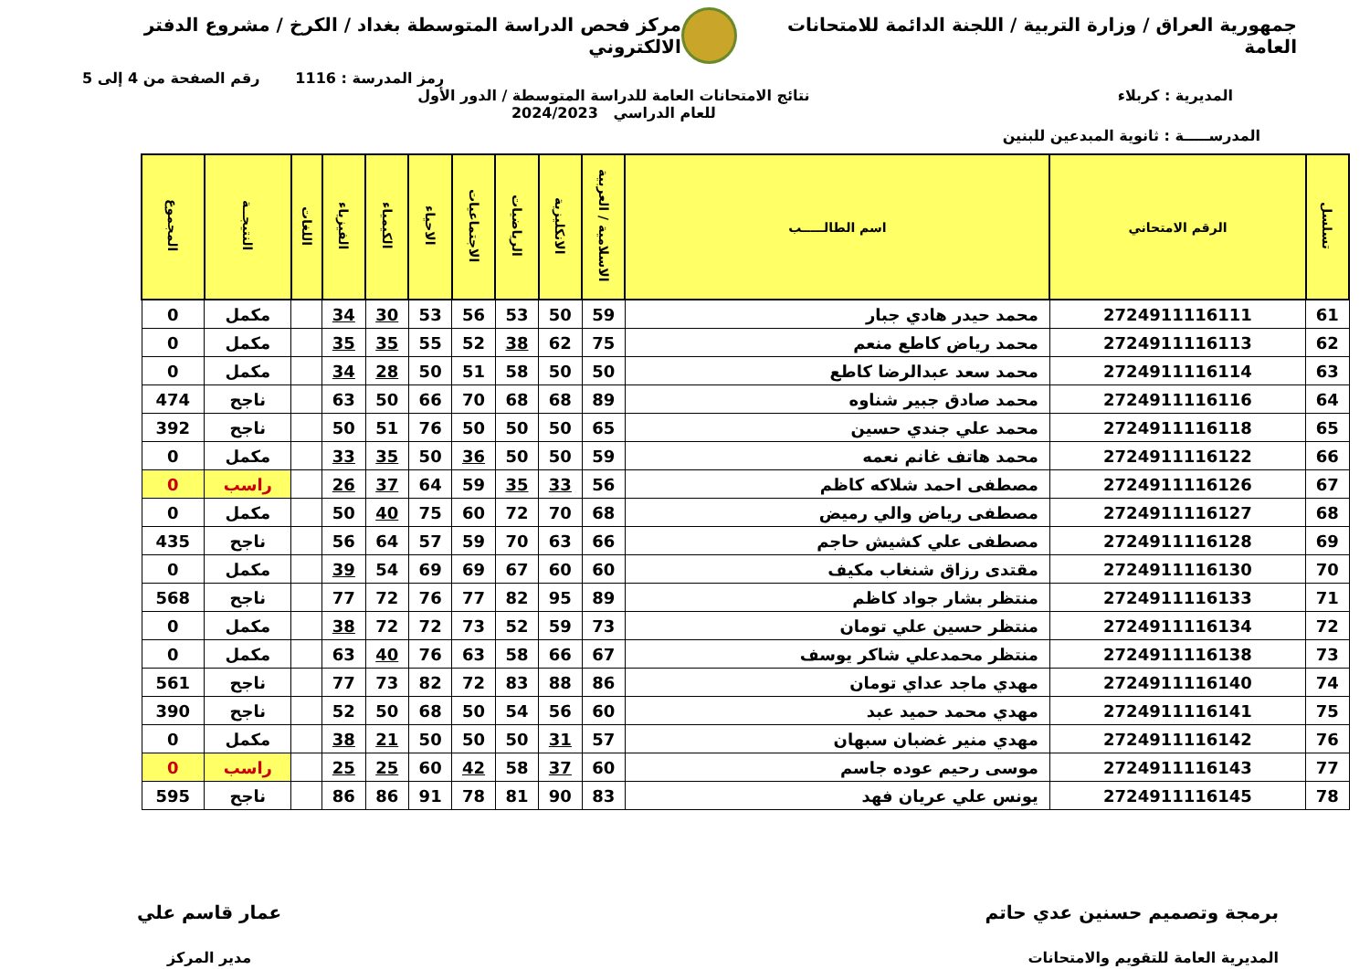جمهورية العراق / وزارة التربية / اللجنة الدائمة للامتحانات العامة
مركز فحص الدراسة المتوسطة بغداد / الكرخ / مشروع الدفتر الالكتروني
رمز المدرسة : 1116 رقم الصفحة من 4 إلى 5
المديرية : كربلاء نتائج الامتحانات العامة للدراسة المتوسطة / الدور الأول
للعام الدراسي 2024/2023
المدرســـــة : ثانوية المبدعين للبنين
| تسلسل | الرقم الامتحاني | اسم الطالـــــب | الاسلامية / العربية | الانكليزية | الرياضيات | الاجتماعيات | الاحياء | الكيمياء | الفيزياء | اللغات | النتيجــة | المجموع |
| --- | --- | --- | --- | --- | --- | --- | --- | --- | --- | --- | --- | --- |
| 61 | 2724911116111 | محمد حيدر هادي جبار | 59 | 50 | 53 | 56 | 53 | 30 | 34 | | مكمل | 0 |
| 62 | 2724911116113 | محمد رياض كاطع منعم | 75 | 62 | 38 | 52 | 55 | 35 | 35 | | مكمل | 0 |
| 63 | 2724911116114 | محمد سعد عبدالرضا كاطع | 50 | 50 | 58 | 51 | 50 | 28 | 34 | | مكمل | 0 |
| 64 | 2724911116116 | محمد صادق جبير شناوه | 89 | 68 | 68 | 70 | 66 | 50 | 63 | | ناجح | 474 |
| 65 | 2724911116118 | محمد علي جندي حسين | 65 | 50 | 50 | 50 | 76 | 51 | 50 | | ناجح | 392 |
| 66 | 2724911116122 | محمد هاتف غانم نعمه | 59 | 50 | 50 | 36 | 50 | 35 | 33 | | مكمل | 0 |
| 67 | 2724911116126 | مصطفى احمد شلاكه كاظم | 56 | 33 | 35 | 59 | 64 | 37 | 26 | | راسب | 0 |
| 68 | 2724911116127 | مصطفى رياض والي رميض | 68 | 70 | 72 | 60 | 75 | 40 | 50 | | مكمل | 0 |
| 69 | 2724911116128 | مصطفى علي كشيش حاجم | 66 | 63 | 70 | 59 | 57 | 64 | 56 | | ناجح | 435 |
| 70 | 2724911116130 | مقتدى رزاق شنغاب مكيف | 60 | 60 | 67 | 69 | 69 | 54 | 39 | | مكمل | 0 |
| 71 | 2724911116133 | منتظر بشار جواد كاظم | 89 | 95 | 82 | 77 | 76 | 72 | 77 | | ناجح | 568 |
| 72 | 2724911116134 | منتظر حسين علي تومان | 73 | 59 | 52 | 73 | 72 | 72 | 38 | | مكمل | 0 |
| 73 | 2724911116138 | منتظر محمدعلي شاكر يوسف | 67 | 66 | 58 | 63 | 76 | 40 | 63 | | مكمل | 0 |
| 74 | 2724911116140 | مهدي ماجد عداي تومان | 86 | 88 | 83 | 72 | 82 | 73 | 77 | | ناجح | 561 |
| 75 | 2724911116141 | مهدي محمد حميد عبد | 60 | 56 | 54 | 50 | 68 | 50 | 52 | | ناجح | 390 |
| 76 | 2724911116142 | مهدي منير غضبان سبهان | 57 | 31 | 50 | 50 | 50 | 21 | 38 | | مكمل | 0 |
| 77 | 2724911116143 | موسى رحيم عوده جاسم | 60 | 37 | 58 | 42 | 60 | 25 | 25 | | راسب | 0 |
| 78 | 2724911116145 | يونس علي عريان فهد | 83 | 90 | 81 | 78 | 91 | 86 | 86 | | ناجح | 595 |
برمجة وتصميم حسنين عدي حاتم
المديرية العامة للتقويم والامتحانات
عمار قاسم علي
مدير المركز